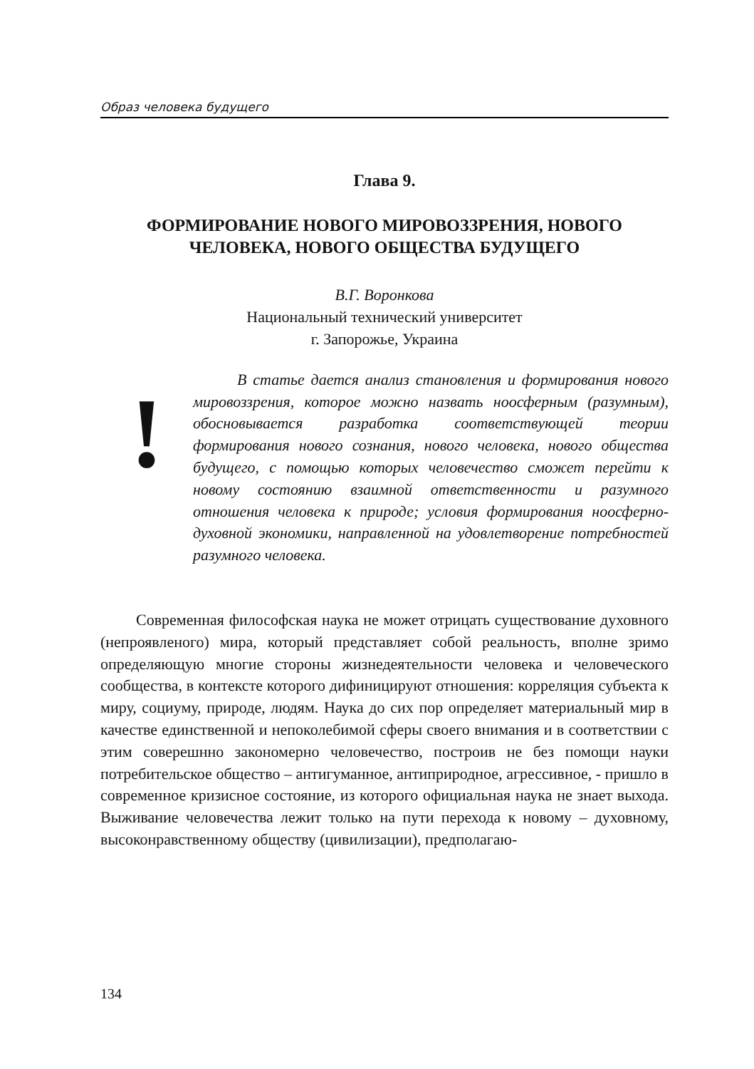Образ человека будущего
Глава 9.
ФОРМИРОВАНИЕ НОВОГО МИРОВОЗЗРЕНИЯ, НОВОГО
ЧЕЛОВЕКА, НОВОГО ОБЩЕСТВА БУДУЩЕГО
В.Г. Воронкова
Национальный технический университет
г. Запорожье, Украина
!
В статье дается анализ становления и формирования нового мировоззрения, которое можно назвать ноосферным (разумным), обосновывается разработка соответствующей теории формирования нового сознания, нового человека, нового общества будущего, с помощью которых человечество сможет перейти к новому состоянию взаимной ответственности и разумного отношения человека к природе; условия формирования ноосферно-духовной экономики, направленной на удовлетворение потребностей разумного человека.
Современная философская наука не может отрицать существование духовного (непроявленого) мира, который представляет собой реальность, вполне зримо определяющую многие стороны жизнедеятельности человека и человеческого сообщества, в контексте которого дифиницируют отношения: корреляция субъекта к миру, социуму, природе, людям. Наука до сих пор определяет материальный мир в качестве единственной и непоколебимой сферы своего внимания и в соответствии с этим соверешнно закономерно человечество, построив не без помощи науки потребительское общество – антигуманное, антиприродное, агрессивное, - пришло в современное кризисное состояние, из которого официальная наука не знает выхода. Выживание человечества лежит только на пути перехода к новому – духовному, высоконравственному обществу (цивилизации), предполагаю-
134